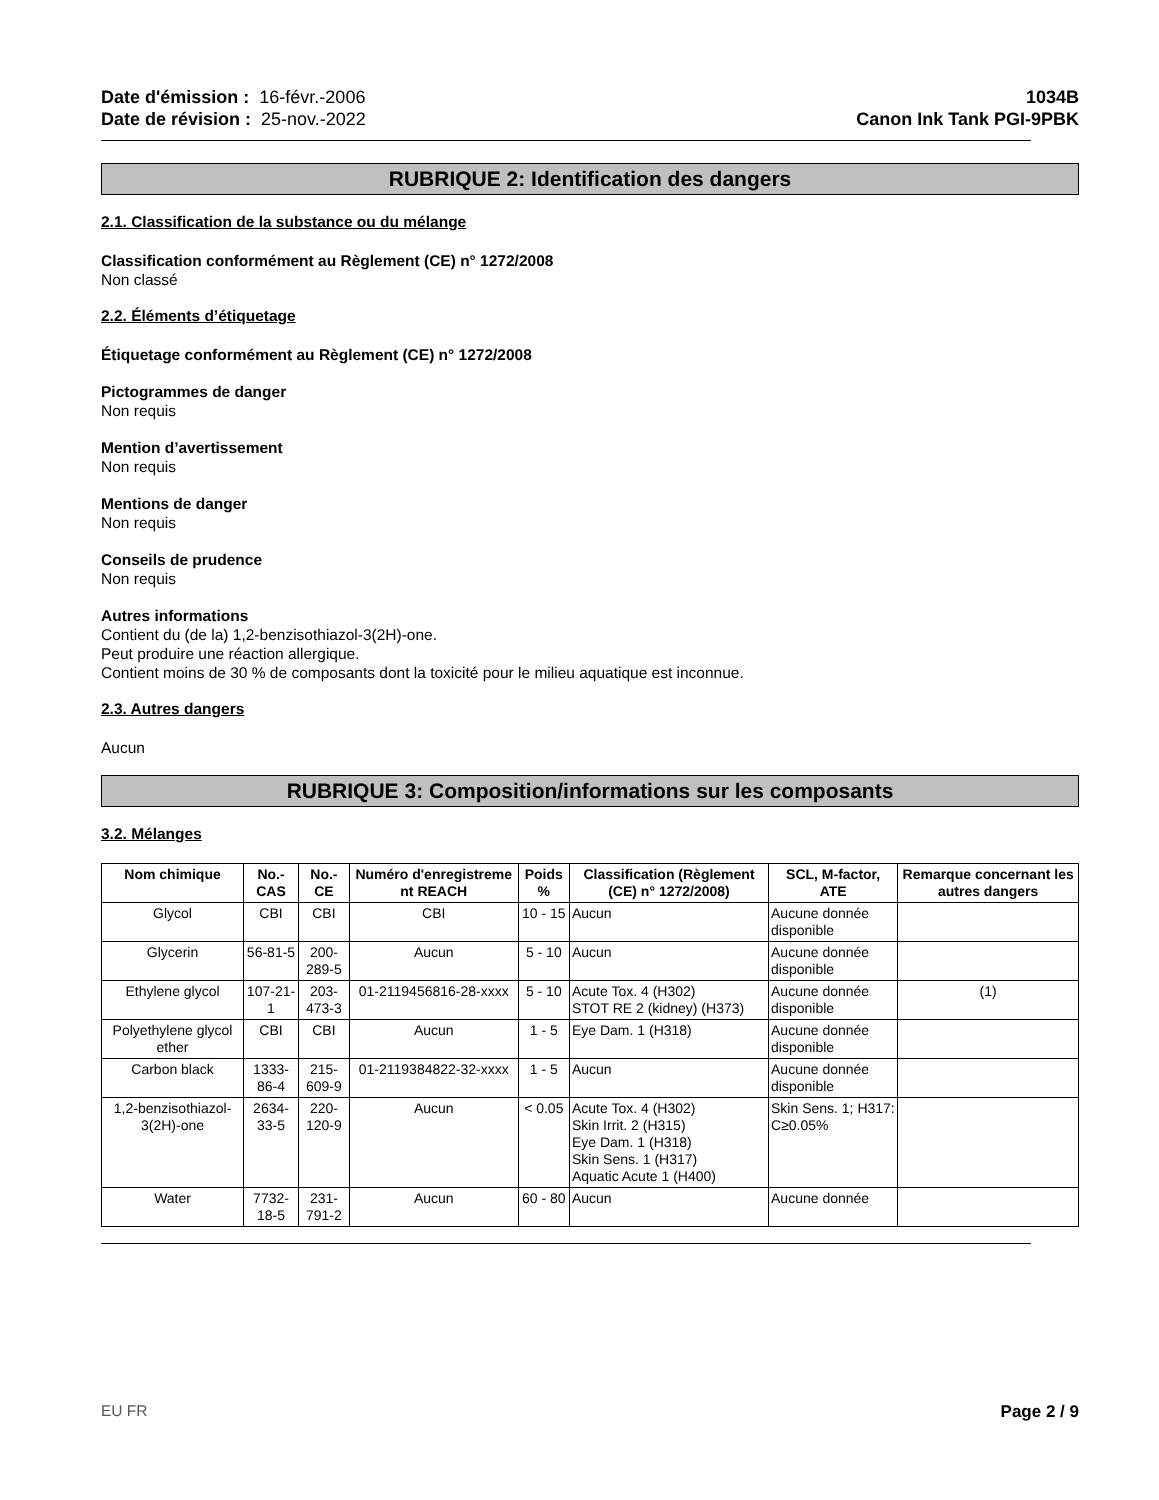Date d'émission : 16-févr.-2006
Date de révision : 25-nov.-2022
1034B
Canon Ink Tank PGI-9PBK
RUBRIQUE 2: Identification des dangers
2.1. Classification de la substance ou du mélange
Classification conformément au Règlement (CE) n° 1272/2008
Non classé
2.2. Éléments d’étiquetage
Étiquetage conformément au Règlement (CE) n° 1272/2008
Pictogrammes de danger
Non requis
Mention d’avertissement
Non requis
Mentions de danger
Non requis
Conseils de prudence
Non requis
Autres informations
Contient du (de la) 1,2-benzisothiazol-3(2H)-one.
Peut produire une réaction allergique.
Contient moins de 30 % de composants dont la toxicité pour le milieu aquatique est inconnue.
2.3. Autres dangers
Aucun
RUBRIQUE 3: Composition/informations sur les composants
3.2. Mélanges
| Nom chimique | No.-CAS | No.-CE | Numéro d'enregistreme nt REACH | Poids % | Classification (Règlement (CE) n° 1272/2008) | SCL, M-factor, ATE | Remarque concernant les autres dangers |
| --- | --- | --- | --- | --- | --- | --- | --- |
| Glycol | CBI | CBI | CBI | 10 - 15 | Aucun | Aucune donnée disponible | |
| Glycerin | 56-81-5 | 200-289-5 | Aucun | 5 - 10 | Aucun | Aucune donnée disponible | |
| Ethylene glycol | 107-21-1 | 203-473-3 | 01-2119456816-28-xxxx | 5 - 10 | Acute Tox. 4 (H302) STOT RE 2 (kidney) (H373) | Aucune donnée disponible | (1) |
| Polyethylene glycol ether | CBI | CBI | Aucun | 1 - 5 | Eye Dam. 1 (H318) | Aucune donnée disponible | |
| Carbon black | 1333-86-4 | 215-609-9 | 01-2119384822-32-xxxx | 1 - 5 | Aucun | Aucune donnée disponible | |
| 1,2-benzisothiazol-3(2H)-one | 2634-33-5 | 220-120-9 | Aucun | < 0.05 | Acute Tox. 4 (H302) Skin Irrit. 2 (H315) Eye Dam. 1 (H318) Skin Sens. 1 (H317) Aquatic Acute 1 (H400) | Skin Sens. 1; H317: C≥0.05% | |
| Water | 7732-18-5 | 231-791-2 | Aucun | 60 - 80 | Aucun | Aucune donnée | |
EU FR Page 2 / 9